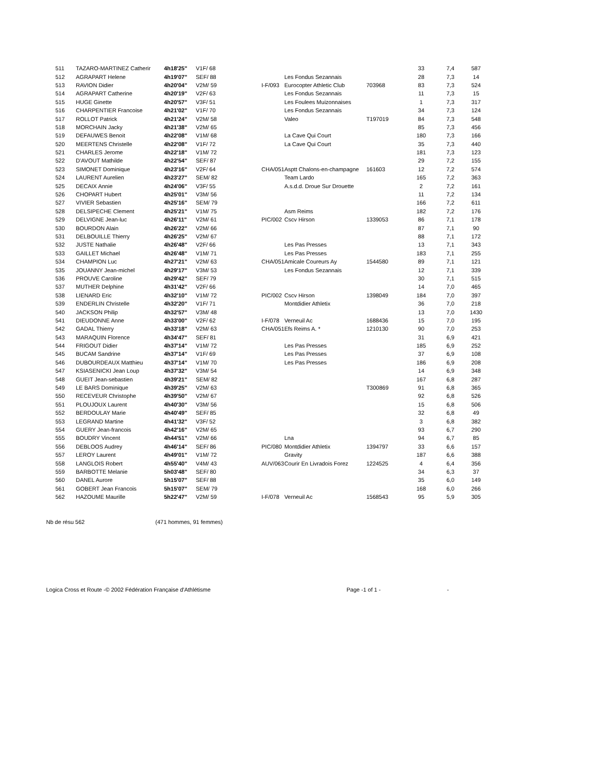| 511 | TAZARO-MARTINEZ Catherir | 4h18'25" | V1F/ 68 | | | | | 33 | 7,4 | 587 |
| 512 | AGRAPART Helene | 4h19'07" | SEF/ 88 | | | Les Fondus Sezannais | | 28 | 7,3 | 14 |
| 513 | RAVION Didier | 4h20'04" | V2M/ 59 | | I-F/093 | Eurocopter Athletic Club | 703968 | 83 | 7,3 | 524 |
| 514 | AGRAPART Catherine | 4h20'19" | V2F/ 63 | | | Les Fondus Sezannais | | 11 | 7,3 | 15 |
| 515 | HUGE Ginette | 4h20'57" | V3F/ 51 | | | Les Foulees Muizonnaises | | 1 | 7,3 | 317 |
| 516 | CHARPENTIER Francoise | 4h21'02" | V1F/ 70 | | | Les Fondus Sezannais | | 34 | 7,3 | 124 |
| 517 | ROLLOT Patrick | 4h21'24" | V2M/ 58 | | | Valeo | T197019 | 84 | 7,3 | 548 |
| 518 | MORCHAIN Jacky | 4h21'38" | V2M/ 65 | | | | | 85 | 7,3 | 456 |
| 519 | DEFAUWES Benoit | 4h22'08" | V1M/ 68 | | | La Cave Qui Court | | 180 | 7,3 | 166 |
| 520 | MEERTENS Christelle | 4h22'08" | V1F/ 72 | | | La Cave Qui Court | | 35 | 7,3 | 440 |
| 521 | CHARLES Jerome | 4h22'18" | V1M/ 72 | | | | | 181 | 7,3 | 123 |
| 522 | D'AVOUT Mathilde | 4h22'54" | SEF/ 87 | | | | | 29 | 7,2 | 155 |
| 523 | SIMONET Dominique | 4h23'16" | V2F/ 64 | | CHA/051 | Asptt Chalons-en-champagne | 161603 | 12 | 7,2 | 574 |
| 524 | LAURENT Aurelien | 4h23'27" | SEM/ 82 | | | Team Lardo | | 165 | 7,2 | 363 |
| 525 | DECAIX Annie | 4h24'06" | V3F/ 55 | | | A.s.d.d. Droue Sur Drouette | | 2 | 7,2 | 161 |
| 526 | CHOPART Hubert | 4h25'01" | V3M/ 56 | | | | | 11 | 7,2 | 134 |
| 527 | VIVIER Sebastien | 4h25'16" | SEM/ 79 | | | | | 166 | 7,2 | 611 |
| 528 | DELSIPECHE Clement | 4h25'21" | V1M/ 75 | | | Asm Reims | | 182 | 7,2 | 176 |
| 529 | DELVIGNE Jean-luc | 4h26'11" | V2M/ 61 | | PIC/002 | Cscv Hirson | 1339053 | 86 | 7,1 | 178 |
| 530 | BOURDON Alain | 4h26'22" | V2M/ 66 | | | | | 87 | 7,1 | 90 |
| 531 | DELBOUILLE Thierry | 4h26'25" | V2M/ 67 | | | | | 88 | 7,1 | 172 |
| 532 | JUSTE Nathalie | 4h26'48" | V2F/ 66 | | | Les Pas Presses | | 13 | 7,1 | 343 |
| 533 | GAILLET Michael | 4h26'48" | V1M/ 71 | | | Les Pas Presses | | 183 | 7,1 | 255 |
| 534 | CHAMPION Luc | 4h27'21" | V2M/ 63 | | CHA/051 | Amicale Coureurs Ay | 1544580 | 89 | 7,1 | 121 |
| 535 | JOUANNY Jean-michel | 4h29'17" | V3M/ 53 | | | Les Fondus Sezannais | | 12 | 7,1 | 339 |
| 536 | PROUVE Caroline | 4h29'42" | SEF/ 79 | | | | | 30 | 7,1 | 515 |
| 537 | MUTHER Delphine | 4h31'42" | V2F/ 66 | | | | | 14 | 7,0 | 465 |
| 538 | LIENARD Eric | 4h32'10" | V1M/ 72 | | PIC/002 | Cscv Hirson | 1398049 | 184 | 7,0 | 397 |
| 539 | ENDERLIN Christelle | 4h32'20" | V1F/ 71 | | | Montdidier Athletix | | 36 | 7,0 | 218 |
| 540 | JACKSON Philip | 4h32'57" | V3M/ 48 | | | | | 13 | 7,0 | 1430 |
| 541 | DIEUDONNE Anne | 4h33'00" | V2F/ 62 | | I-F/078 | Verneuil Ac | 1688436 | 15 | 7,0 | 195 |
| 542 | GADAL Thierry | 4h33'18" | V2M/ 63 | | CHA/051 | Efs Reims A. * | 1210130 | 90 | 7,0 | 253 |
| 543 | MARAQUIN Florence | 4h34'47" | SEF/ 81 | | | | | 31 | 6,9 | 421 |
| 544 | FRIGOUT Didier | 4h37'14" | V1M/ 72 | | | Les Pas Presses | | 185 | 6,9 | 252 |
| 545 | BUCAM Sandrine | 4h37'14" | V1F/ 69 | | | Les Pas Presses | | 37 | 6,9 | 108 |
| 546 | DUBOURDEAUX Matthieu | 4h37'14" | V1M/ 70 | | | Les Pas Presses | | 186 | 6,9 | 208 |
| 547 | KSIASENICKI Jean Loup | 4h37'32" | V3M/ 54 | | | | | 14 | 6,9 | 348 |
| 548 | GUEIT Jean-sebastien | 4h39'21" | SEM/ 82 | | | | | 167 | 6,8 | 287 |
| 549 | LE BARS Dominique | 4h39'25" | V2M/ 63 | | | | T300869 | 91 | 6,8 | 365 |
| 550 | RECEVEUR Christophe | 4h39'50" | V2M/ 67 | | | | | 92 | 6,8 | 526 |
| 551 | PLOUJOUX Laurent | 4h40'30" | V3M/ 56 | | | | | 15 | 6,8 | 506 |
| 552 | BERDOULAY Marie | 4h40'49" | SEF/ 85 | | | | | 32 | 6,8 | 49 |
| 553 | LEGRAND Martine | 4h41'32" | V3F/ 52 | | | | | 3 | 6,8 | 382 |
| 554 | GUERY Jean-francois | 4h42'16" | V2M/ 65 | | | | | 93 | 6,7 | 290 |
| 555 | BOUDRY Vincent | 4h44'51" | V2M/ 66 | | | Lna | | 94 | 6,7 | 85 |
| 556 | DEBLOOS Audrey | 4h46'14" | SEF/ 86 | | PIC/080 | Montdidier Athletix | 1394797 | 33 | 6,6 | 157 |
| 557 | LEROY Laurent | 4h49'01" | V1M/ 72 | | | Gravity | | 187 | 6,6 | 388 |
| 558 | LANGLOIS Robert | 4h55'40" | V4M/ 43 | | AUV/063 | Courir En Livradois Forez | 1224525 | 4 | 6,4 | 356 |
| 559 | BARBOTTE Melanie | 5h03'48" | SEF/ 80 | | | | | 34 | 6,3 | 37 |
| 560 | DANEL Aurore | 5h15'07" | SEF/ 88 | | | | | 35 | 6,0 | 149 |
| 561 | GOBERT Jean Francois | 5h15'07" | SEM/ 79 | | | | | 168 | 6,0 | 266 |
| 562 | HAZOUME Maurille | 5h22'47" | V2M/ 59 | | I-F/078 | Verneuil Ac | 1568543 | 95 | 5,9 | 305 |
Nb de résu 562 (471 hommes, 91 femmes)
Logica Cross et Route -© 2002 Fédération Française d'Athlétisme Page -1 of 1 - -